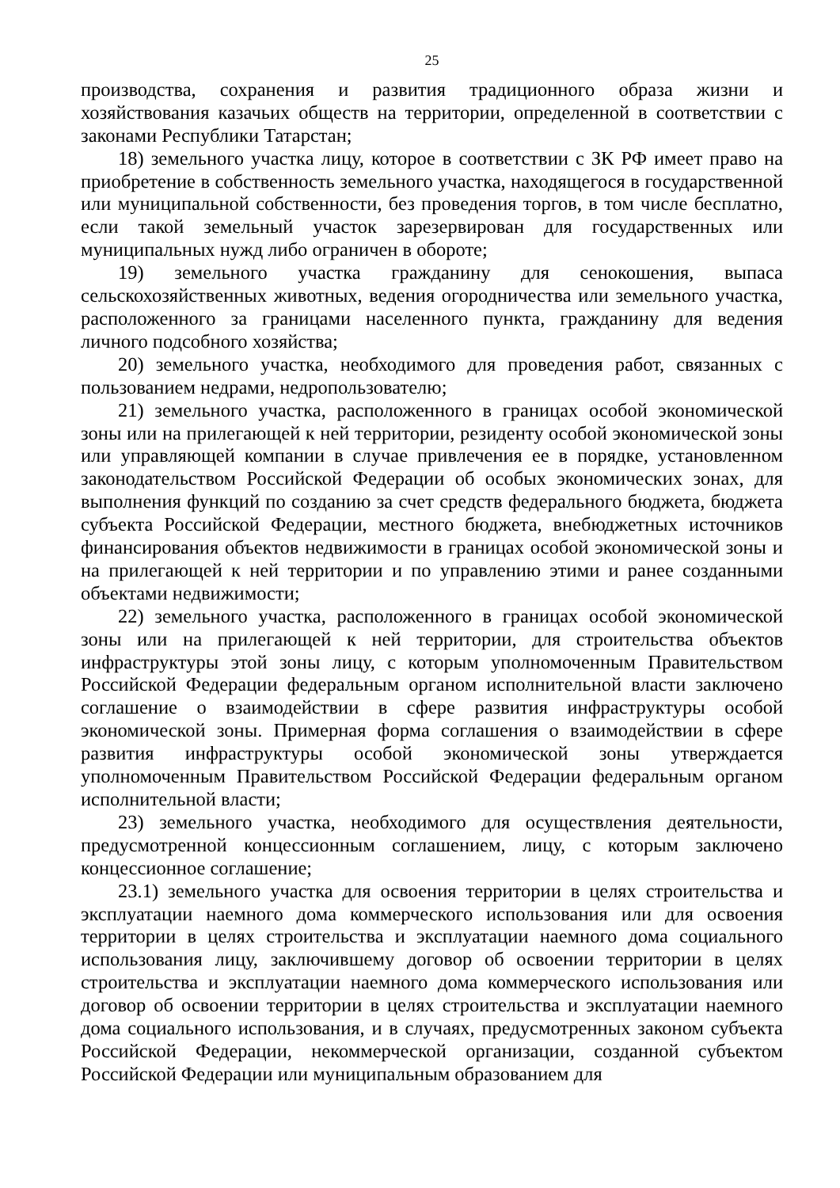25
производства, сохранения и развития традиционного образа жизни и хозяйствования казачьих обществ на территории, определенной в соответствии с законами Республики Татарстан;
18) земельного участка лицу, которое в соответствии с ЗК РФ имеет право на приобретение в собственность земельного участка, находящегося в государственной или муниципальной собственности, без проведения торгов, в том числе бесплатно, если такой земельный участок зарезервирован для государственных или муниципальных нужд либо ограничен в обороте;
19) земельного участка гражданину для сенокошения, выпаса сельскохозяйственных животных, ведения огородничества или земельного участка, расположенного за границами населенного пункта, гражданину для ведения личного подсобного хозяйства;
20) земельного участка, необходимого для проведения работ, связанных с пользованием недрами, недропользователю;
21) земельного участка, расположенного в границах особой экономической зоны или на прилегающей к ней территории, резиденту особой экономической зоны или управляющей компании в случае привлечения ее в порядке, установленном законодательством Российской Федерации об особых экономических зонах, для выполнения функций по созданию за счет средств федерального бюджета, бюджета субъекта Российской Федерации, местного бюджета, внебюджетных источников финансирования объектов недвижимости в границах особой экономической зоны и на прилегающей к ней территории и по управлению этими и ранее созданными объектами недвижимости;
22) земельного участка, расположенного в границах особой экономической зоны или на прилегающей к ней территории, для строительства объектов инфраструктуры этой зоны лицу, с которым уполномоченным Правительством Российской Федерации федеральным органом исполнительной власти заключено соглашение о взаимодействии в сфере развития инфраструктуры особой экономической зоны. Примерная форма соглашения о взаимодействии в сфере развития инфраструктуры особой экономической зоны утверждается уполномоченным Правительством Российской Федерации федеральным органом исполнительной власти;
23) земельного участка, необходимого для осуществления деятельности, предусмотренной концессионным соглашением, лицу, с которым заключено концессионное соглашение;
23.1) земельного участка для освоения территории в целях строительства и эксплуатации наемного дома коммерческого использования или для освоения территории в целях строительства и эксплуатации наемного дома социального использования лицу, заключившему договор об освоении территории в целях строительства и эксплуатации наемного дома коммерческого использования или договор об освоении территории в целях строительства и эксплуатации наемного дома социального использования, и в случаях, предусмотренных законом субъекта Российской Федерации, некоммерческой организации, созданной субъектом Российской Федерации или муниципальным образованием для